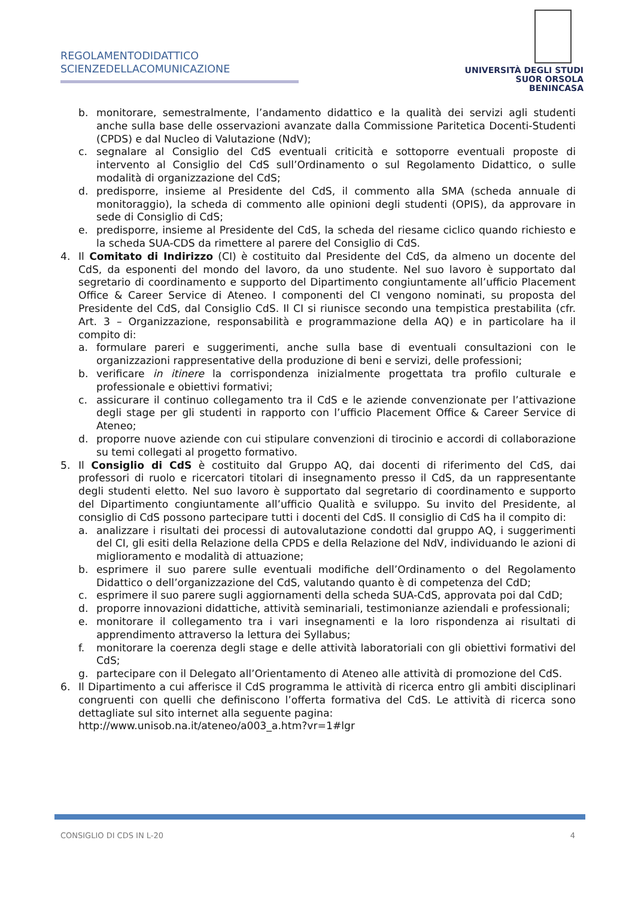REGOLAMENTODIDATTICO
SCIENZEDELLACOMUNICAZIONE
UNIVERSITÀ DEGLI STUDI
SUOR ORSOLA
BENINCASA
b. monitorare, semestralmente, l’andamento didattico e la qualità dei servizi agli studenti anche sulla base delle osservazioni avanzate dalla Commissione Paritetica Docenti-Studenti (CPDS) e dal Nucleo di Valutazione (NdV);
c. segnalare al Consiglio del CdS eventuali criticità e sottoporre eventuali proposte di intervento al Consiglio del CdS sull’Ordinamento o sul Regolamento Didattico, o sulle modalità di organizzazione del CdS;
d. predisporre, insieme al Presidente del CdS, il commento alla SMA (scheda annuale di monitoraggio), la scheda di commento alle opinioni degli studenti (OPIS), da approvare in sede di Consiglio di CdS;
e. predisporre, insieme al Presidente del CdS, la scheda del riesame ciclico quando richiesto e la scheda SUA-CDS da rimettere al parere del Consiglio di CdS.
4. Il Comitato di Indirizzo (CI) è costituito dal Presidente del CdS, da almeno un docente del CdS, da esponenti del mondo del lavoro, da uno studente. Nel suo lavoro è supportato dal segretario di coordinamento e supporto del Dipartimento congiuntamente all’ufficio Placement Office & Career Service di Ateneo. I componenti del CI vengono nominati, su proposta del Presidente del CdS, dal Consiglio CdS. Il CI si riunisce secondo una tempistica prestabilita (cfr. Art. 3 – Organizzazione, responsabilità e programmazione della AQ) e in particolare ha il compito di:
a. formulare pareri e suggerimenti, anche sulla base di eventuali consultazioni con le organizzazioni rappresentative della produzione di beni e servizi, delle professioni;
b. verificare in itinere la corrispondenza inizialmente progettata tra profilo culturale e professionale e obiettivi formativi;
c. assicurare il continuo collegamento tra il CdS e le aziende convenzionate per l’attivazione degli stage per gli studenti in rapporto con l’ufficio Placement Office & Career Service di Ateneo;
d. proporre nuove aziende con cui stipulare convenzioni di tirocinio e accordi di collaborazione su temi collegati al progetto formativo.
5. Il Consiglio di CdS è costituito dal Gruppo AQ, dai docenti di riferimento del CdS, dai professori di ruolo e ricercatori titolari di insegnamento presso il CdS, da un rappresentante degli studenti eletto. Nel suo lavoro è supportato dal segretario di coordinamento e supporto del Dipartimento congiuntamente all’ufficio Qualità e sviluppo. Su invito del Presidente, al consiglio di CdS possono partecipare tutti i docenti del CdS. Il consiglio di CdS ha il compito di:
a. analizzare i risultati dei processi di autovalutazione condotti dal gruppo AQ, i suggerimenti del CI, gli esiti della Relazione della CPDS e della Relazione del NdV, individuando le azioni di miglioramento e modalità di attuazione;
b. esprimere il suo parere sulle eventuali modifiche dell’Ordinamento o del Regolamento Didattico o dell’organizzazione del CdS, valutando quanto è di competenza del CdD;
c. esprimere il suo parere sugli aggiornamenti della scheda SUA-CdS, approvata poi dal CdD;
d. proporre innovazioni didattiche, attività seminariali, testimonianze aziendali e professionali;
e. monitorare il collegamento tra i vari insegnamenti e la loro rispondenza ai risultati di apprendimento attraverso la lettura dei Syllabus;
f. monitorare la coerenza degli stage e delle attività laboratoriali con gli obiettivi formativi del CdS;
g. partecipare con il Delegato all’Orientamento di Ateneo alle attività di promozione del CdS.
6. Il Dipartimento a cui afferisce il CdS programma le attività di ricerca entro gli ambiti disciplinari congruenti con quelli che definiscono l’offerta formativa del CdS. Le attività di ricerca sono dettagliate sul sito internet alla seguente pagina:
http://www.unisob.na.it/ateneo/a003_a.htm?vr=1#lgr
CONSIGLIO DI CDS IN L-20 4